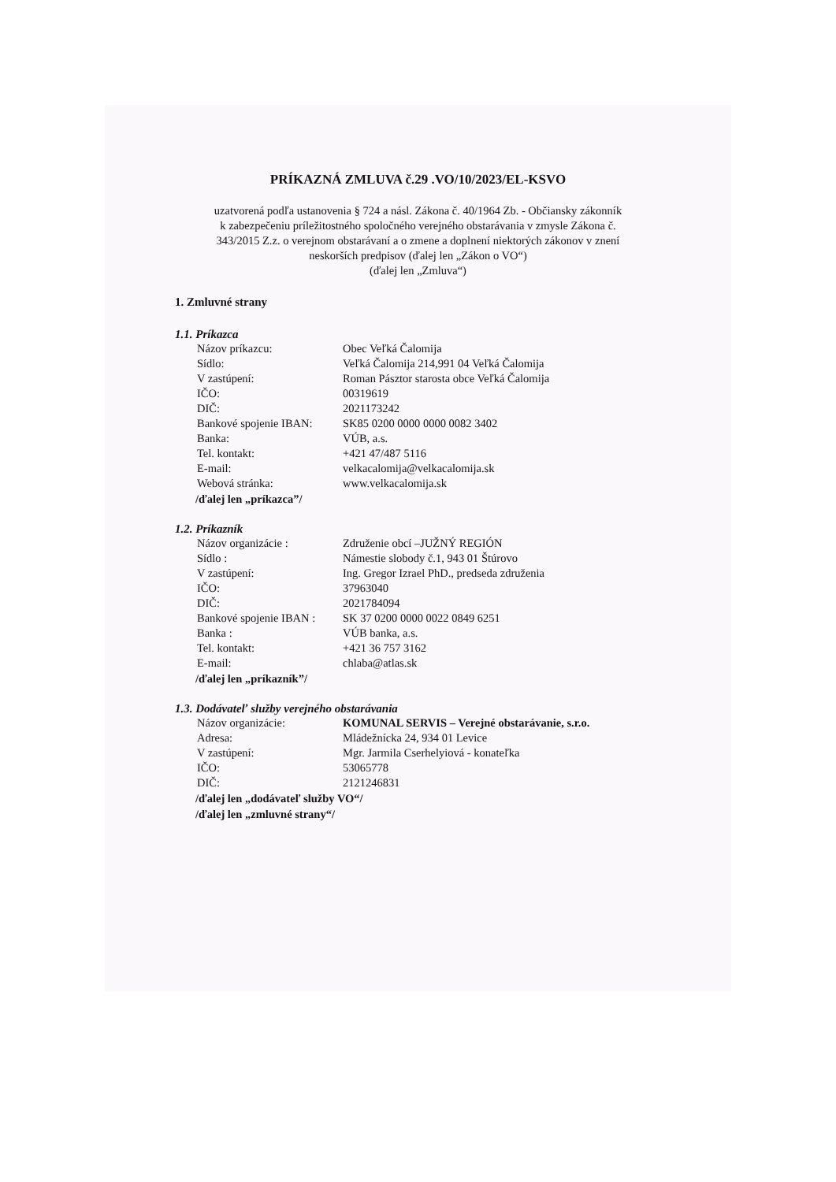PRÍKAZNÁ ZMLUVA č.29 .VO/10/2023/EL-KSVO
uzatvorená podľa ustanovenia § 724 a násl. Zákona č. 40/1964 Zb. - Občiansky zákonník
k zabezpečeniu príležitostného spoločného verejného obstarávania v zmysle Zákona č.
343/2015 Z.z. o verejnom obstarávaní a o zmene a doplnení niektorých zákonov v znení
neskorších predpisov (ďalej len „Zákon o VO“)
(ďalej len „Zmluva“)
1. Zmluvné strany
1.1. Príkazca
| Názov príkazcu: | Obec Veľká Čalomija |
| Sídlo: | Veľká Čalomija 214,991 04 Veľká Čalomija |
| V zastúpení: | Roman Pásztor starosta obce Veľká Čalomija |
| IČO: | 00319619 |
| DIČ: | 2021173242 |
| Bankové spojenie IBAN: | SK85 0200 0000 0000 0082 3402 |
| Banka: | VÚB, a.s. |
| Tel. kontakt: | +421 47/487 5116 |
| E-mail: | velkacalomija@velkacalomija.sk |
| Webová stránka: | www.velkacalomija.sk |
/ďalej len „príkazca”/
1.2. Príkazník
| Názov organizácie : | Združenie obcí –JUŽNÝ REGIÓN |
| Sídlo : | Námestie slobody č.1, 943 01 Štúrovo |
| V zastúpení: | Ing. Gregor Izrael PhD., predseda združenia |
| IČO: | 37963040 |
| DIČ: | 2021784094 |
| Bankové spojenie IBAN : | SK 37 0200 0000 0022 0849 6251 |
| Banka : | VÚB banka, a.s. |
| Tel. kontakt: | +421 36 757 3162 |
| E-mail: | chlaba@atlas.sk |
/ďalej len „príkazník”/
1.3. Dodávateľ služby verejného obstarávania
| Názov organizácie: | KOMUNAL SERVIS – Verejné obstarávanie, s.r.o. |
| Adresa: | Mládežnícka 24, 934 01 Levice |
| V zastúpení: | Mgr. Jarmila Cserhelyiová - konateľka |
| IČO: | 53065778 |
| DIČ: | 2121246831 |
/ďalej len „dodávateľ služby VO“/
/ďalej len „zmluvné strany“/